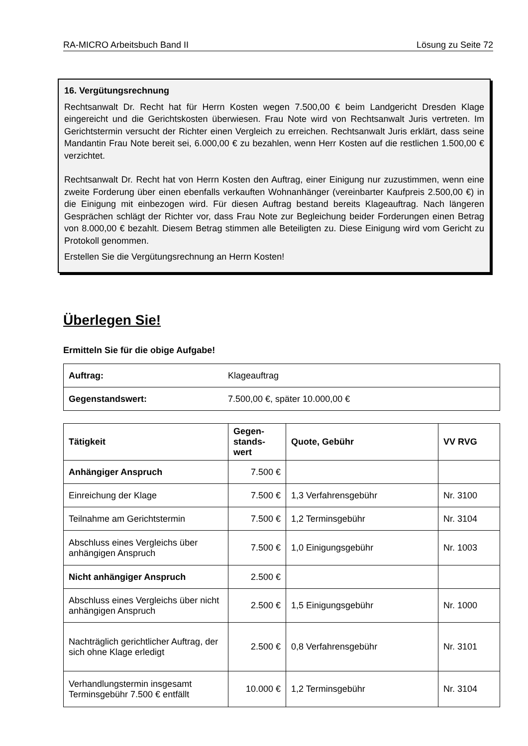RA-MICRO Arbeitsbuch Band II Lösung zu Seite 72
16. Vergütungsrechnung
Rechtsanwalt Dr. Recht hat für Herrn Kosten wegen 7.500,00 € beim Landgericht Dresden Klage eingereicht und die Gerichtskosten überwiesen. Frau Note wird von Rechtsanwalt Juris vertreten. Im Gerichtstermin versucht der Richter einen Vergleich zu erreichen. Rechtsanwalt Juris erklärt, dass seine Mandantin Frau Note bereit sei, 6.000,00 € zu bezahlen, wenn Herr Kosten auf die restlichen 1.500,00 € verzichtet.
Rechtsanwalt Dr. Recht hat von Herrn Kosten den Auftrag, einer Einigung nur zuzustimmen, wenn eine zweite Forderung über einen ebenfalls verkauften Wohnanhänger (vereinbarter Kaufpreis 2.500,00 €) in die Einigung mit einbezogen wird. Für diesen Auftrag bestand bereits Klageauftrag. Nach längeren Gesprächen schlägt der Richter vor, dass Frau Note zur Begleichung beider Forderungen einen Betrag von 8.000,00 € bezahlt. Diesem Betrag stimmen alle Beteiligten zu. Diese Einigung wird vom Gericht zu Protokoll genommen.
Erstellen Sie die Vergütungsrechnung an Herrn Kosten!
Überlegen Sie!
Ermitteln Sie für die obige Aufgabe!
| Auftrag: | Klageauftrag |
| Gegenstandswert: | 7.500,00 €, später 10.000,00 € |
| Tätigkeit | Gegen- stands- wert | Quote, Gebühr | VV RVG |
| --- | --- | --- | --- |
| Anhängiger Anspruch | 7.500 € | | |
| Einreichung der Klage | 7.500 € | 1,3 Verfahrensgebühr | Nr. 3100 |
| Teilnahme am Gerichtstermin | 7.500 € | 1,2 Terminsgebühr | Nr. 3104 |
| Abschluss eines Vergleichs über anhängigen Anspruch | 7.500 € | 1,0 Einigungsgebühr | Nr. 1003 |
| Nicht anhängiger Anspruch | 2.500 € | | |
| Abschluss eines Vergleichs über nicht anhängigen Anspruch | 2.500 € | 1,5 Einigungsgebühr | Nr. 1000 |
| Nachträglich gerichtlicher Auftrag, der sich ohne Klage erledigt | 2.500 € | 0,8 Verfahrensgebühr | Nr. 3101 |
| Verhandlungstermin insgesamt Terminsgebühr 7.500 € entfällt | 10.000 € | 1,2 Terminsgebühr | Nr. 3104 |